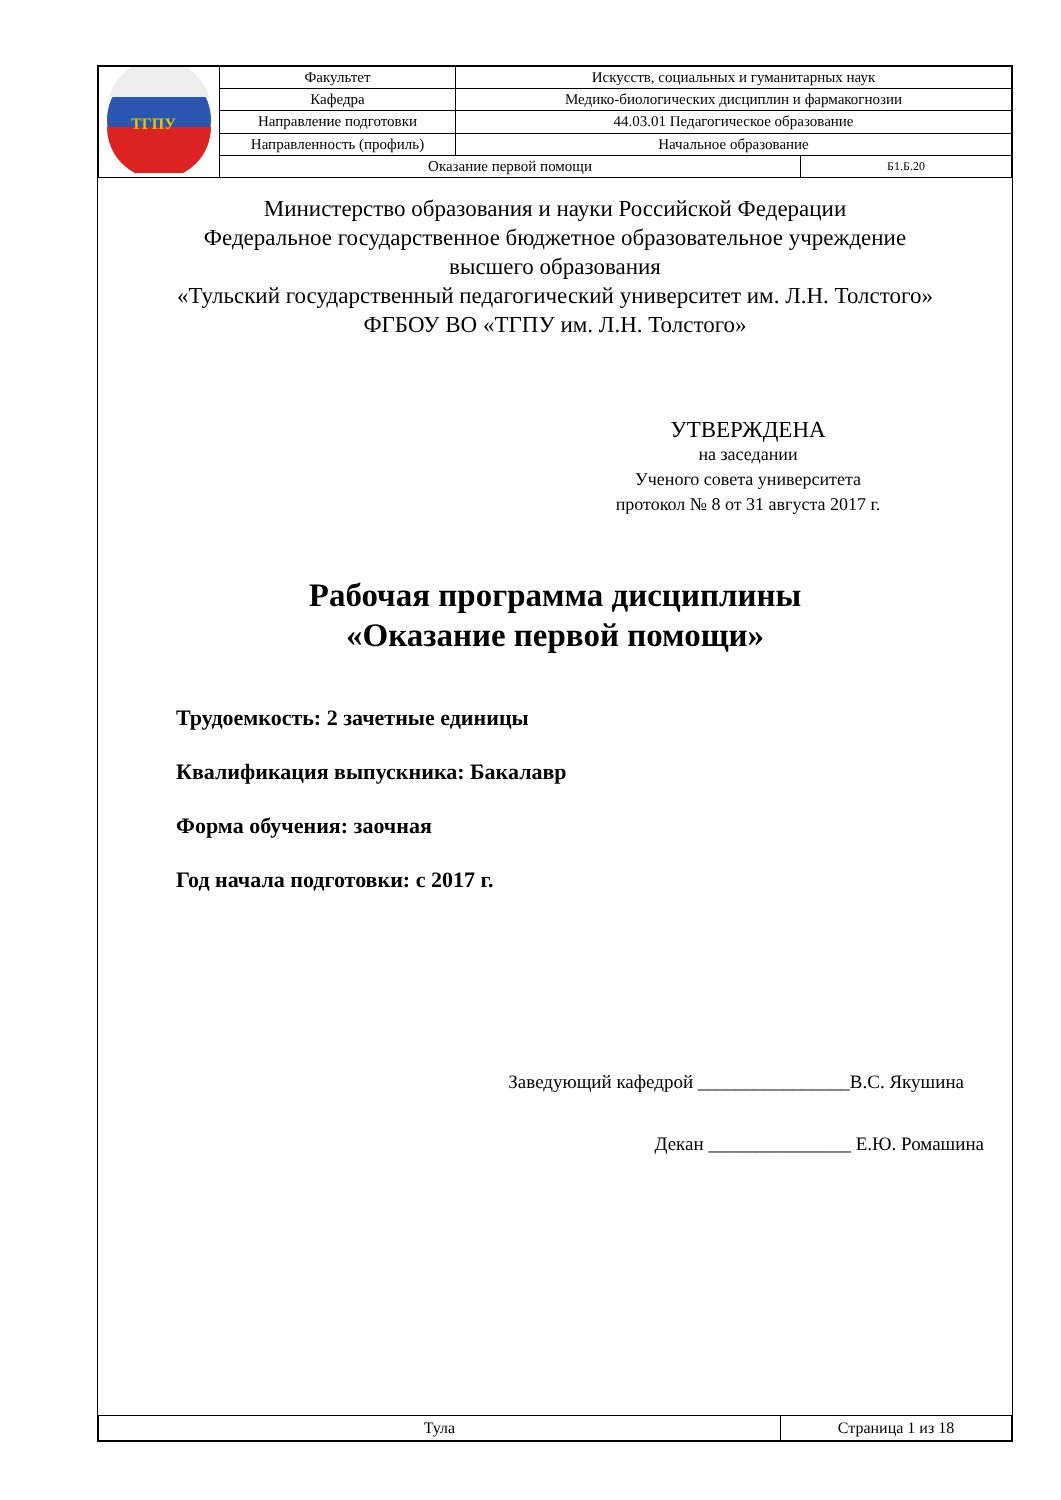| ТГПУ | Факультет | Искусств, социальных и гуманитарных наук | |
| | Кафедра | Медико-биологических дисциплин и фармакогнозии | |
| | Направление подготовки | 44.03.01 Педагогическое образование | |
| | Направленность (профиль) | Начальное образование | |
| | Оказание первой помощи | | Б1.Б.20 |
Министерство образования и науки Российской Федерации
Федеральное государственное бюджетное образовательное учреждение
высшего образования
«Тульский государственный педагогический университет им. Л.Н. Толстого»
ФГБОУ ВО «ТГПУ им. Л.Н. Толстого»
УТВЕРЖДЕНА
на заседании
Ученого совета университета
протокол № 8 от 31 августа 2017 г.
Рабочая программа дисциплины
«Оказание первой помощи»
Трудоемкость: 2 зачетные единицы
Квалификация выпускника: Бакалавр
Форма обучения: заочная
Год начала подготовки: с 2017 г.
Заведующий кафедрой ________________В.С. Якушина
Декан _______________ Е.Ю. Ромашина
| Тула | Страница 1 из 18 |